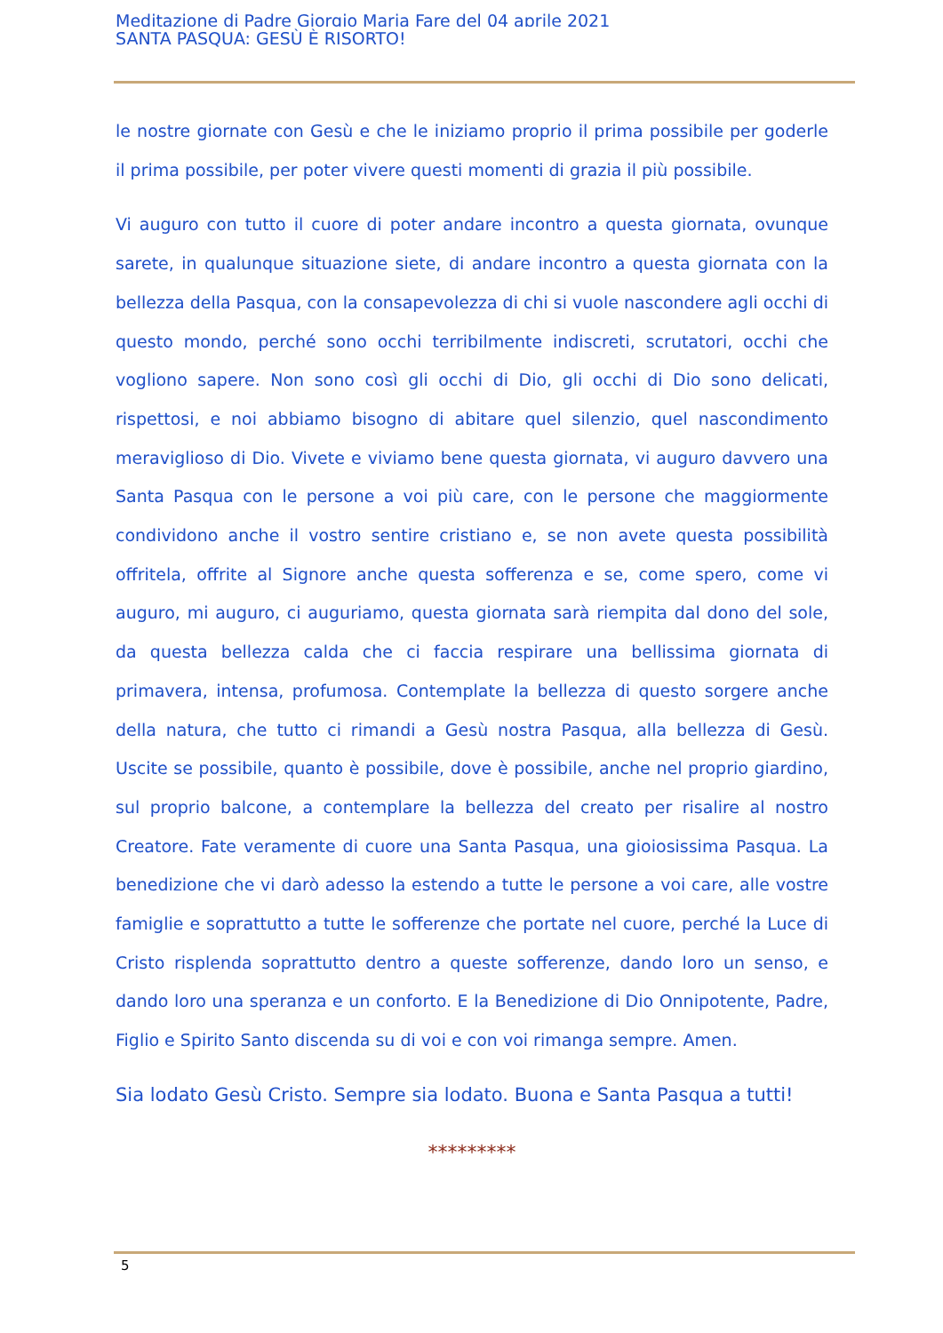Meditazione di Padre Giorgio Maria Fare del 04 aprile 2021
SANTA PASQUA: GESÙ È RISORTO!
le nostre giornate con Gesù e che le iniziamo proprio il prima possibile per goderle il prima possibile, per poter vivere questi momenti di grazia il più possibile.
Vi auguro con tutto il cuore di poter andare incontro a questa giornata, ovunque sarete, in qualunque situazione siete, di andare incontro a questa giornata con la bellezza della Pasqua, con la consapevolezza di chi si vuole nascondere agli occhi di questo mondo, perché sono occhi terribilmente indiscreti, scrutatori, occhi che vogliono sapere. Non sono così gli occhi di Dio, gli occhi di Dio sono delicati, rispettosi, e noi abbiamo bisogno di abitare quel silenzio, quel nascondimento meraviglioso di Dio. Vivete e viviamo bene questa giornata, vi auguro davvero una Santa Pasqua con le persone a voi più care, con le persone che maggiormente condividono anche il vostro sentire cristiano e, se non avete questa possibilità offritela, offrite al Signore anche questa sofferenza e se, come spero, come vi auguro, mi auguro, ci auguriamo, questa giornata sarà riempita dal dono del sole, da questa bellezza calda che ci faccia respirare una bellissima giornata di primavera, intensa, profumosa. Contemplate la bellezza di questo sorgere anche della natura, che tutto ci rimandi a Gesù nostra Pasqua, alla bellezza di Gesù. Uscite se possibile, quanto è possibile, dove è possibile, anche nel proprio giardino, sul proprio balcone, a contemplare la bellezza del creato per risalire al nostro Creatore. Fate veramente di cuore una Santa Pasqua, una gioiosissima Pasqua. La benedizione che vi darò adesso la estendo a tutte le persone a voi care, alle vostre famiglie e soprattutto a tutte le sofferenze che portate nel cuore, perché la Luce di Cristo risplenda soprattutto dentro a queste sofferenze, dando loro un senso, e dando loro una speranza e un conforto. E la Benedizione di Dio Onnipotente, Padre, Figlio e Spirito Santo discenda su di voi e con voi rimanga sempre. Amen.
Sia lodato Gesù Cristo. Sempre sia lodato. Buona e Santa Pasqua a tutti!
*********
5